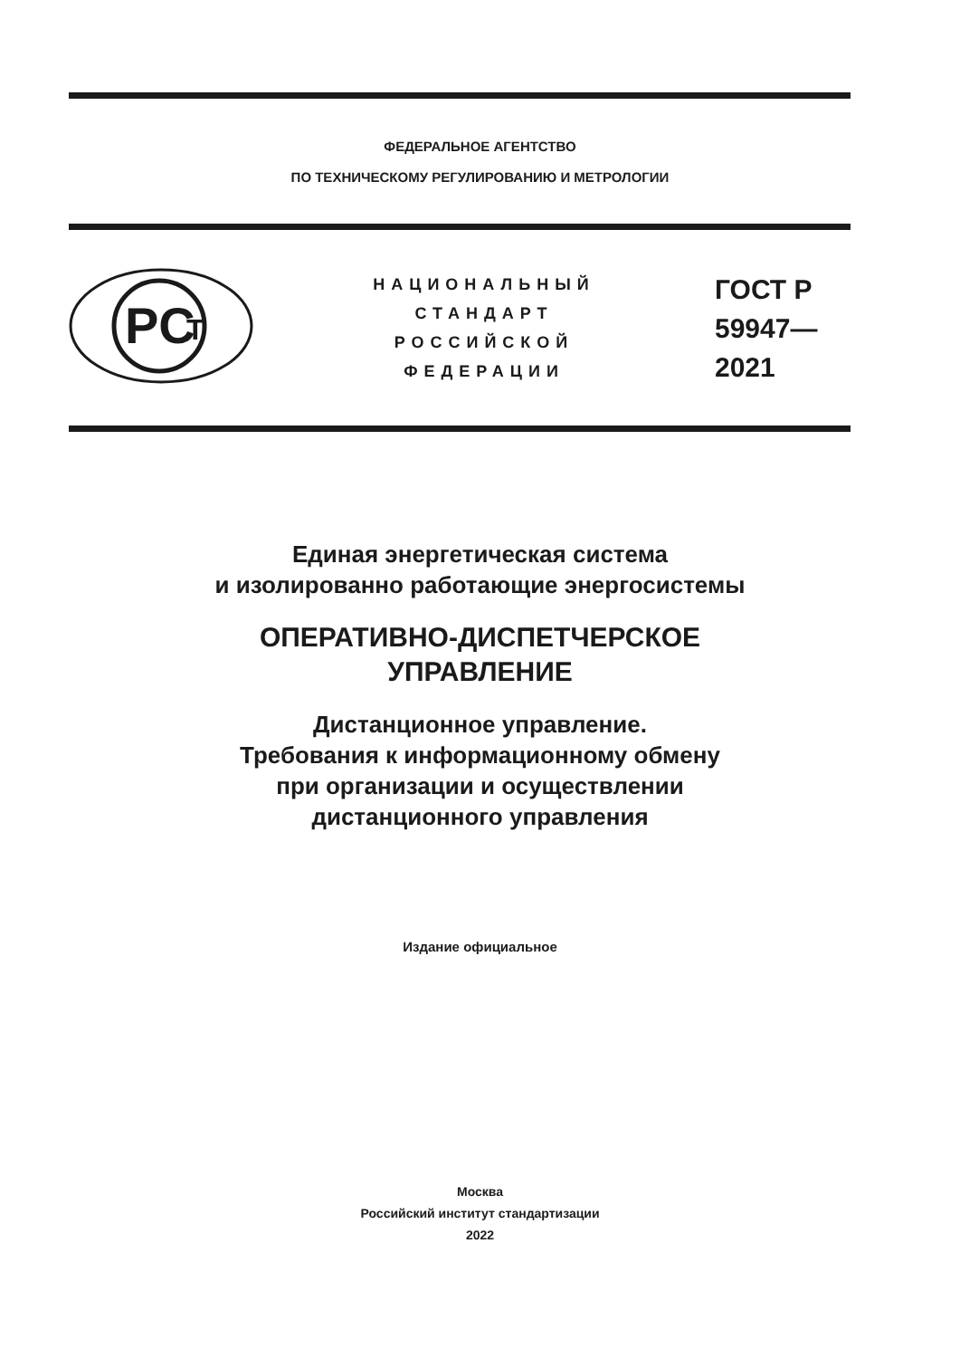ФЕДЕРАЛЬНОЕ АГЕНТСТВО
ПО ТЕХНИЧЕСКОМУ РЕГУЛИРОВАНИЮ И МЕТРОЛОГИИ
PC
T
НАЦИОНАЛЬНЫЙ
СТАНДАРТ
РОССИЙСКОЙ
ФЕДЕРАЦИИ
ГОСТ Р
59947—
2021
Единая энергетическая система
и изолированно работающие энергосистемы
ОПЕРАТИВНО-ДИСПЕТЧЕРСКОЕ
УПРАВЛЕНИЕ
Дистанционное управление.
Требования к информационному обмену
при организации и осуществлении
дистанционного управления
Издание официальное
Москва
Российский институт стандартизации
2022